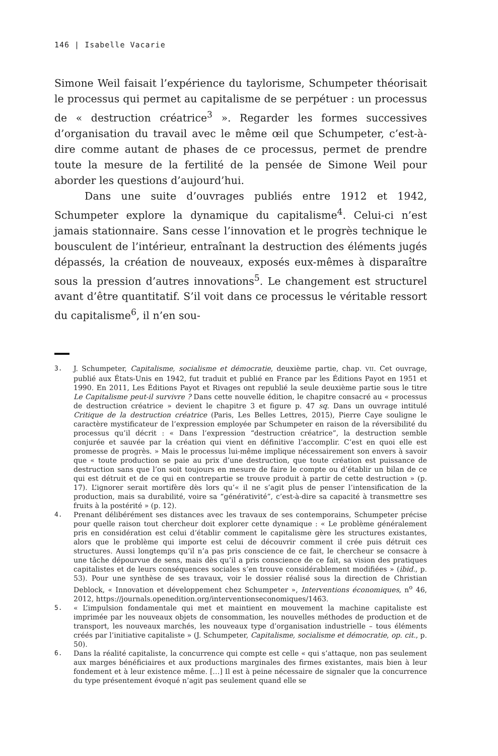146 | Isabelle Vacarie
Simone Weil faisait l’expérience du taylorisme, Schumpeter théorisait le processus qui permet au capitalisme de se perpétuer : un processus de « destruction créatrice<sup>3</sup> ». Regarder les formes successives d’organisation du travail avec le même œil que Schumpeter, c’est-à-dire comme autant de phases de ce processus, permet de prendre toute la mesure de la fertilité de la pensée de Simone Weil pour aborder les questions d’aujourd’hui.
Dans une suite d’ouvrages publiés entre 1912 et 1942, Schumpeter explore la dynamique du capitalisme<sup>4</sup>. Celui-ci n’est jamais stationnaire. Sans cesse l’innovation et le progrès technique le bousculent de l’intérieur, entraînant la destruction des éléments jugés dépassés, la création de nouveaux, exposés eux-mêmes à disparaître sous la pression d’autres innovations<sup>5</sup>. Le changement est structurel avant d’être quantitatif. S’il voit dans ce processus le véritable ressort du capitalisme<sup>6</sup>, il n’en sou-
3. J. Schumpeter, Capitalisme, socialisme et démocratie, deuxième partie, chap. VII. Cet ouvrage, publié aux États-Unis en 1942, fut traduit et publié en France par les Éditions Payot en 1951 et 1990. En 2011, Les Éditions Payot et Rivages ont republié la seule deuxième partie sous le titre Le Capitalisme peut-il survivre ? Dans cette nouvelle édition, le chapitre consacré au « processus de destruction créatrice » devient le chapitre 3 et figure p. 47 sq. Dans un ouvrage intitulé Critique de la destruction créatrice (Paris, Les Belles Lettres, 2015), Pierre Caye souligne le caractère mystificateur de l’expression employée par Schumpeter en raison de la réversibilité du processus qu’il décrit : « Dans l’expression “destruction créatrice”, la destruction semble conjurée et sauvée par la création qui vient en définitive l’accomplir. C’est en quoi elle est promesse de progrès. » Mais le processus lui-même implique nécessairement son envers à savoir que « toute production se paie au prix d’une destruction, que toute création est puissance de destruction sans que l’on soit toujours en mesure de faire le compte ou d’établir un bilan de ce qui est détruit et de ce qui en contrepartie se trouve produit à partir de cette destruction » (p. 17). L’ignorer serait mortifère dès lors qu’« il ne s’agit plus de penser l’intensification de la production, mais sa durabilité, voire sa “générativité”, c’est-à-dire sa capacité à transmettre ses fruits à la postérité » (p. 12).
4. Prenant délibérément ses distances avec les travaux de ses contemporains, Schumpeter précise pour quelle raison tout chercheur doit explorer cette dynamique : « Le problème généralement pris en considération est celui d’établir comment le capitalisme gère les structures existantes, alors que le problème qui importe est celui de découvrir comment il crée puis détruit ces structures. Aussi longtemps qu’il n’a pas pris conscience de ce fait, le chercheur se consacre à une tâche dépourvue de sens, mais dès qu’il a pris conscience de ce fait, sa vision des pratiques capitalistes et de leurs conséquences sociales s’en trouve considérablement modifiées » (ibid., p. 53). Pour une synthèse de ses travaux, voir le dossier réalisé sous la direction de Christian Deblock, « Innovation et développement chez Schumpeter », Interventions économiques, n<sup>o</sup> 46, 2012, https://journals.openedition.org/interventionseconomiques/1463.
5. « L’impulsion fondamentale qui met et maintient en mouvement la machine capitaliste est imprimée par les nouveaux objets de consommation, les nouvelles méthodes de production et de transport, les nouveaux marchés, les nouveaux type d’organisation industrielle – tous éléments créés par l’initiative capitaliste » (J. Schumpeter, Capitalisme, socialisme et démocratie, op. cit., p. 50).
6. Dans la réalité capitaliste, la concurrence qui compte est celle « qui s’attaque, non pas seulement aux marges bénéficiaires et aux productions marginales des firmes existantes, mais bien à leur fondement et à leur existence même. […] Il est à peine nécessaire de signaler que la concurrence du type présentement évoqué n’agit pas seulement quand elle se